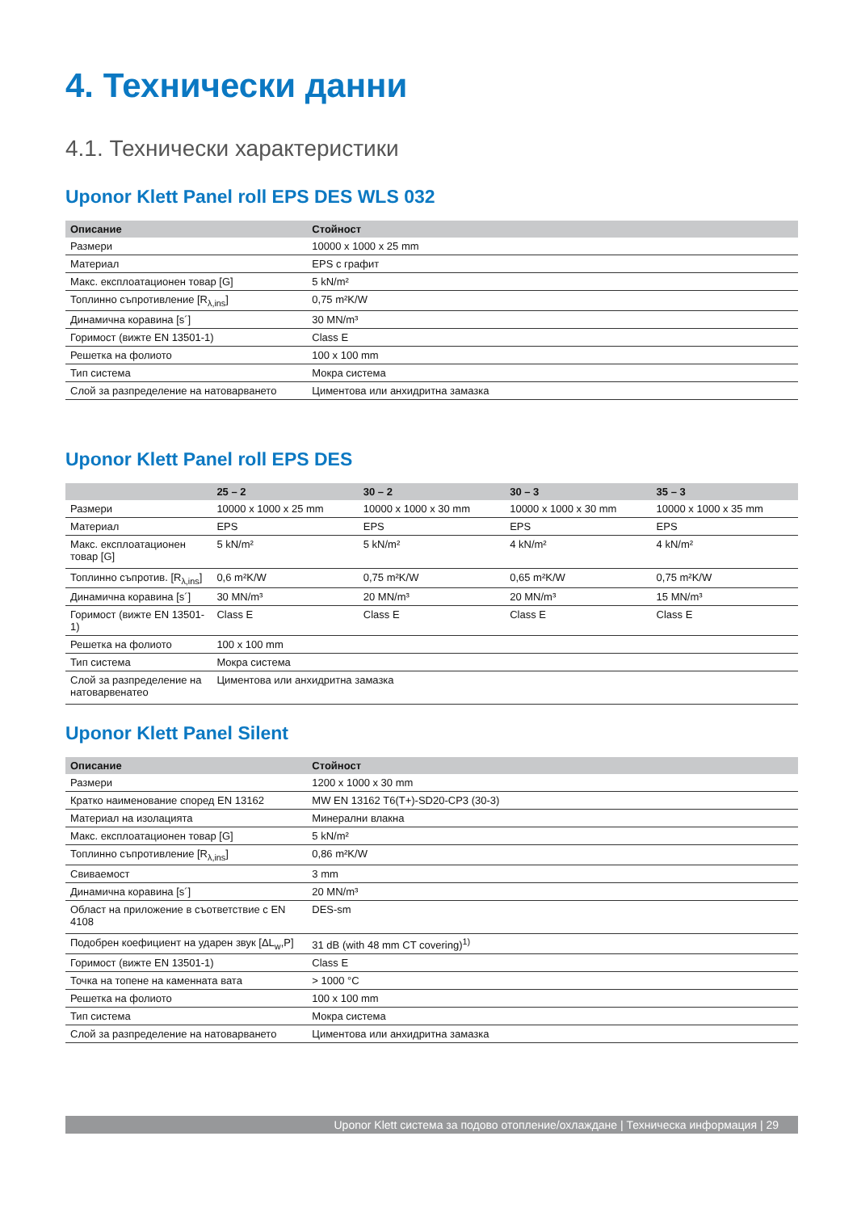4. Технически данни
4.1. Технически характеристики
Uponor Klett Panel roll EPS DES WLS 032
| Описание | Стойност |
| --- | --- |
| Размери | 10000 x 1000 x 25 mm |
| Материал | EPS с графит |
| Макс. експлоатационен товар [G] | 5 kN/m² |
| Топлинно съпротивление [R<sub>λ,ins</sub>] | 0,75 m²K/W |
| Динамична коравина [s´] | 30 MN/m³ |
| Горимост (вижте EN 13501-1) | Class E |
| Решетка на фолиото | 100 x 100 mm |
| Тип система | Мокра система |
| Слой за разпределение на натоварването | Циментова или анхидритна замазка |
Uponor Klett Panel roll EPS DES
| | 25 – 2 | 30 – 2 | 30 – 3 | 35 – 3 |
| --- | --- | --- | --- | --- |
| Размери | 10000 x 1000 x 25 mm | 10000 x 1000 x 30 mm | 10000 x 1000 x 30 mm | 10000 x 1000 x 35 mm |
| Материал | EPS | EPS | EPS | EPS |
| Макс. експлоатационен товар [G] | 5 kN/m² | 5 kN/m² | 4 kN/m² | 4 kN/m² |
| Топлинно съпротив. [R<sub>λ,ins</sub>] | 0,6 m²K/W | 0,75 m²K/W | 0,65 m²K/W | 0,75 m²K/W |
| Динамична коравина [s´] | 30 MN/m³ | 20 MN/m³ | 20 MN/m³ | 15 MN/m³ |
| Горимост (вижте EN 13501-1) | Class E | Class E | Class E | Class E |
| Решетка на фолиото | 100 x 100 mm | | | |
| Тип система | Мокра система | | | |
| Слой за разпределение на натоварвенатео | Циментова или анхидритна замазка | | | |
Uponor Klett Panel Silent
| Описание | Стойност |
| --- | --- |
| Размери | 1200 x 1000 x 30 mm |
| Кратко наименование според EN 13162 | MW EN 13162 T6(T+)-SD20-CP3 (30-3) |
| Материал на изолацията | Минерални влакна |
| Макс. експлоатационен товар [G] | 5 kN/m² |
| Топлинно съпротивление [R<sub>λ,ins</sub>] | 0,86 m²K/W |
| Свиваемост | 3 mm |
| Динамична коравина [s´] | 20 MN/m³ |
| Област на приложение в съответствие с EN 4108 | DES-sm |
| Подобрен коефициент на ударен звук [ΔL<sub>w</sub>,P] | 31 dB (with 48 mm CT covering)<sup>1)</sup> |
| Горимост (вижте EN 13501-1) | Class E |
| Точка на топене на каменната вата | > 1000 °C |
| Решетка на фолиото | 100 x 100 mm |
| Тип система | Мокра система |
| Слой за разпределение на натоварването | Циментова или анхидритна замазка |
Uponor Klett система за подово отопление/охлаждане | Техническа информация | 29